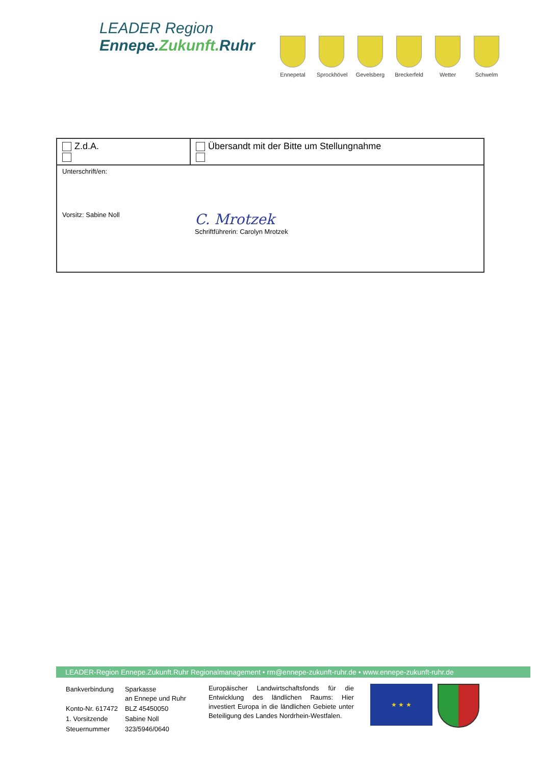LEADER Region
Ennepe.Zukunft. Ruhr
Ennepetal
Sprockhövel
Gevelsberg
Breckerfeld
Wetter Schwelm
| Z.d.A. | Übersandt mit der Bitte um Stellungnahme |
| Unterschrift/en: Vorsitz: Sabine Noll C. Mrotzek Schriftführerin: Carolyn Mrotzek | |
LEADER-Region Ennepe.Zukunft.Ruhr Regionalmanagement • rm@ennepe-zukunft-ruhr.de • www.ennepe-zukunft-ruhr.de
| Bankverbindung | Sparkasse an Ennepe und Ruhr |
| Konto-Nr. 617472 | BLZ 45450050 |
| 1. Vorsitzende | Sabine Noll |
| Steuernummer | 323/5946/0640 |
Europäischer Landwirtschaftsfonds für die Entwicklung des ländlichen Raums: Hier investiert Europa in die ländlichen Gebiete unter Beteiligung des Landes Nordrhein-Westfalen.
★ ★ ★